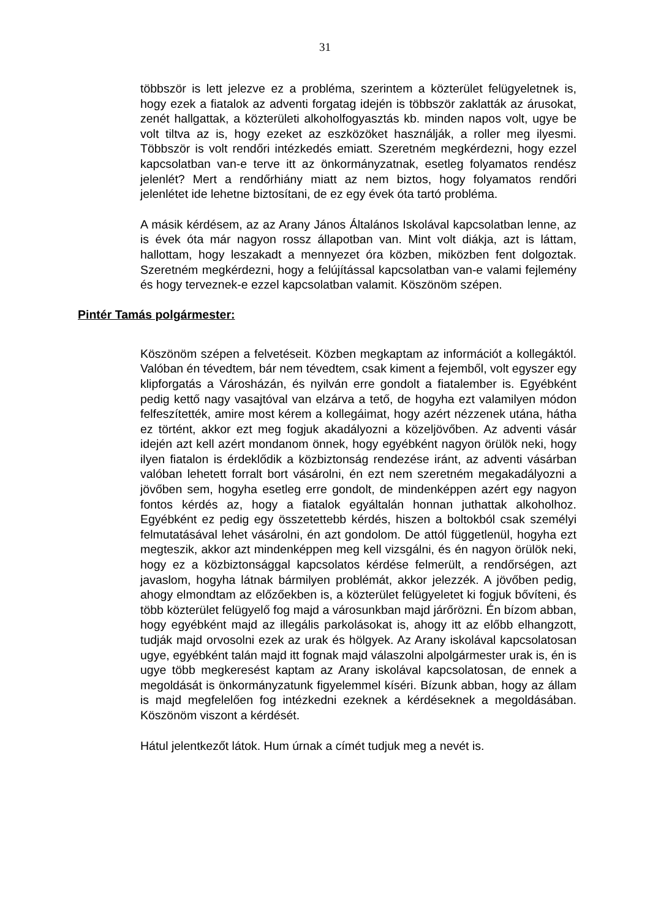31
többször is lett jelezve ez a probléma, szerintem a közterület felügyeletnek is, hogy ezek a fiatalok az adventi forgatag idején is többször zaklatták az árusokat, zenét hallgattak, a közterületi alkoholfogyasztás kb. minden napos volt, ugye be volt tiltva az is, hogy ezeket az eszközöket használják, a roller meg ilyesmi. Többször is volt rendőri intézkedés emiatt. Szeretném megkérdezni, hogy ezzel kapcsolatban van-e terve itt az önkormányzatnak, esetleg folyamatos rendész jelenlét? Mert a rendőrhiány miatt az nem biztos, hogy folyamatos rendőri jelenlétet ide lehetne biztosítani, de ez egy évek óta tartó probléma.
A másik kérdésem, az az Arany János Általános Iskolával kapcsolatban lenne, az is évek óta már nagyon rossz állapotban van. Mint volt diákja, azt is láttam, hallottam, hogy leszakadt a mennyezet óra közben, miközben fent dolgoztak. Szeretném megkérdezni, hogy a felújítással kapcsolatban van-e valami fejlemény és hogy terveznek-e ezzel kapcsolatban valamit. Köszönöm szépen.
Pintér Tamás polgármester:
Köszönöm szépen a felvetéseit. Közben megkaptam az információt a kollegáktól. Valóban én tévedtem, bár nem tévedtem, csak kiment a fejemből, volt egyszer egy klipforgatás a Városházán, és nyilván erre gondolt a fiatalember is. Egyébként pedig kettő nagy vasajtóval van elzárva a tető, de hogyha ezt valamilyen módon felfeszítették, amire most kérem a kollegáimat, hogy azért nézzenek utána, hátha ez történt, akkor ezt meg fogjuk akadályozni a közeljövőben. Az adventi vásár idején azt kell azért mondanom önnek, hogy egyébként nagyon örülök neki, hogy ilyen fiatalon is érdeklődik a közbiztonság rendezése iránt, az adventi vásárban valóban lehetett forralt bort vásárolni, én ezt nem szeretném megakadályozni a jövőben sem, hogyha esetleg erre gondolt, de mindenképpen azért egy nagyon fontos kérdés az, hogy a fiatalok egyáltalán honnan juthattak alkoholhoz. Egyébként ez pedig egy összetettebb kérdés, hiszen a boltokból csak személyi felmutatásával lehet vásárolni, én azt gondolom. De attól függetlenül, hogyha ezt megteszik, akkor azt mindenképpen meg kell vizsgálni, és én nagyon örülök neki, hogy ez a közbiztonsággal kapcsolatos kérdése felmerült, a rendőrségen, azt javaslom, hogyha látnak bármilyen problémát, akkor jelezzék. A jövőben pedig, ahogy elmondtam az előzőekben is, a közterület felügyeletet ki fogjuk bővíteni, és több közterület felügyelő fog majd a városunkban majd járőrözni. Én bízom abban, hogy egyébként majd az illegális parkolásokat is, ahogy itt az előbb elhangzott, tudják majd orvosolni ezek az urak és hölgyek. Az Arany iskolával kapcsolatosan ugye, egyébként talán majd itt fognak majd válaszolni alpolgármester urak is, én is ugye több megkeresést kaptam az Arany iskolával kapcsolatosan, de ennek a megoldását is önkormányzatunk figyelemmel kíséri. Bízunk abban, hogy az állam is majd megfelelően fog intézkedni ezeknek a kérdéseknek a megoldásában. Köszönöm viszont a kérdését.
Hátul jelentkezőt látok. Hum úrnak a címét tudjuk meg a nevét is.